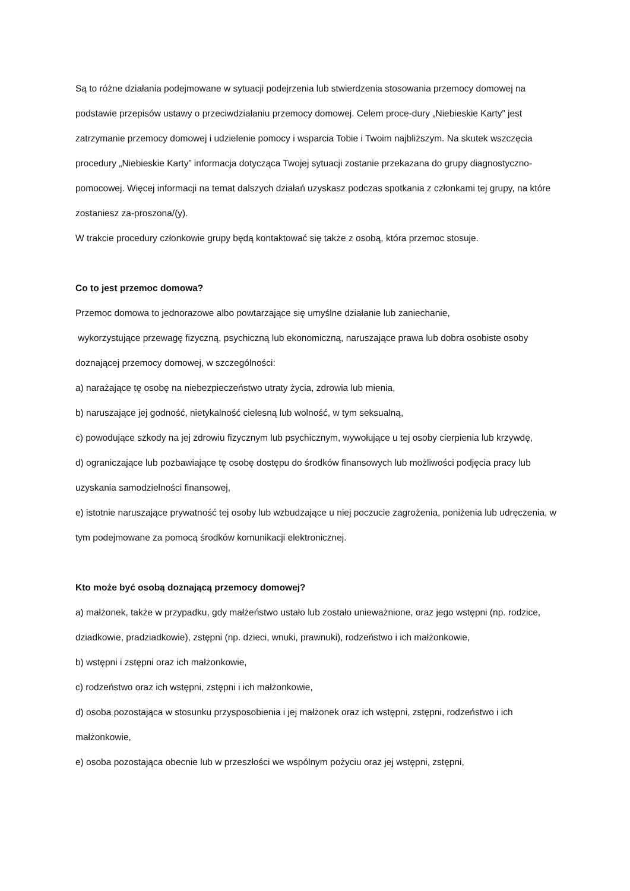Są to różne działania podejmowane w sytuacji podejrzenia lub stwierdzenia stosowania przemocy domowej na podstawie przepisów ustawy o przeciwdziałaniu przemocy domowej. Celem proce-dury „Niebieskie Karty” jest zatrzymanie przemocy domowej i udzielenie pomocy i wsparcia Tobie i Twoim najbliższym. Na skutek wszczęcia procedury „Niebieskie Karty” informacja dotycząca Twojej sytuacji zostanie przekazana do grupy diagnostyczno-pomocowej. Więcej informacji na temat dalszych działań uzyskasz podczas spotkania z członkami tej grupy, na które zostaniesz za-proszona/(y).
W trakcie procedury członkowie grupy będą kontaktować się także z osobą, która przemoc stosuje.
Co to jest przemoc domowa?
Przemoc domowa to jednorazowe albo powtarzające się umyślne działanie lub zaniechanie,
wykorzystujące przewagę fizyczną, psychiczną lub ekonomiczną, naruszające prawa lub dobra osobiste osoby doznającej przemocy domowej, w szczególności:
a) narażające tę osobę na niebezpieczeństwo utraty życia, zdrowia lub mienia,
b) naruszające jej godność, nietykalność cielesną lub wolność, w tym seksualną,
c) powodujące szkody na jej zdrowiu fizycznym lub psychicznym, wywołujące u tej osoby cierpienia lub krzywdę,
d) ograniczające lub pozbawiające tę osobę dostępu do środków finansowych lub możliwości podjęcia pracy lub uzyskania samodzielności finansowej,
e) istotnie naruszające prywatność tej osoby lub wzbudzające u niej poczucie zagrożenia, poniżenia lub udręczenia, w tym podejmowane za pomocą środków komunikacji elektronicznej.
Kto może być osobą doznającą przemocy domowej?
a) małżonek, także w przypadku, gdy małżeństwo ustało lub zostało unieważnione, oraz jego wstępni (np. rodzice, dziadkowie, pradziadkowie), zstępni (np. dzieci, wnuki, prawnuki), rodzeństwo i ich małżonkowie,
b) wstępni i zstępni oraz ich małżonkowie,
c) rodzeństwo oraz ich wstępni, zstępni i ich małżonkowie,
d) osoba pozostająca w stosunku przysposobienia i jej małżonek oraz ich wstępni, zstępni, rodzeństwo i ich małżonkowie,
e) osoba pozostająca obecnie lub w przeszłości we wspólnym pożyciu oraz jej wstępni, zstępni,